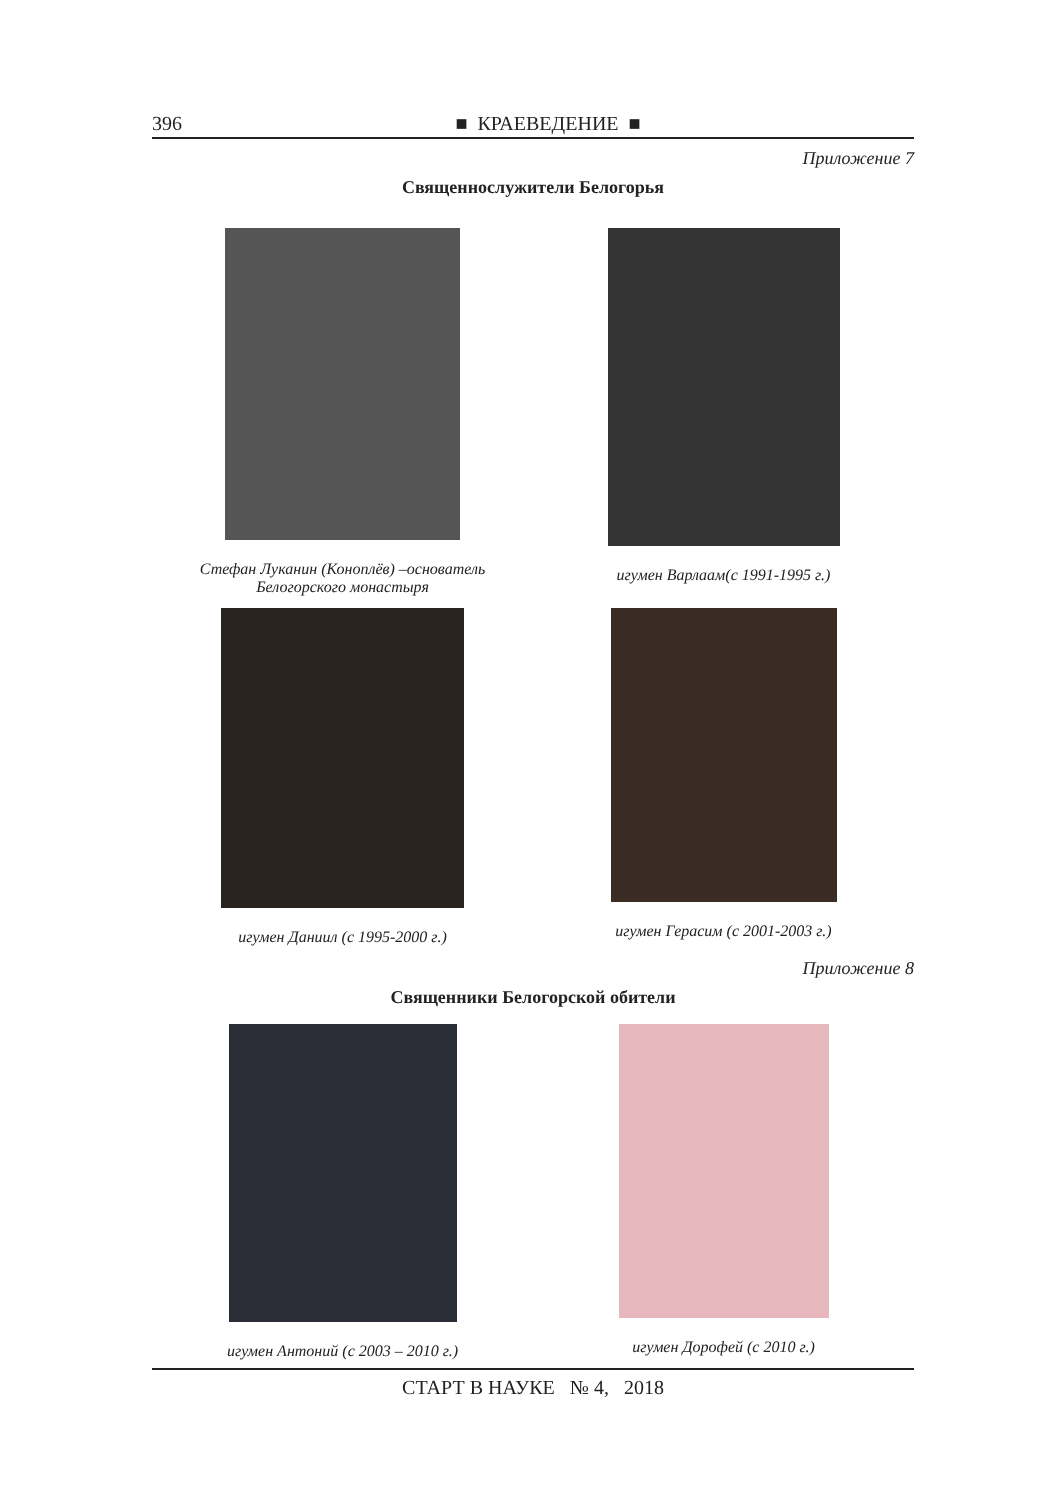396 ■ КРАЕВЕДЕНИЕ ■
Приложение 7
Священнослужители Белогорья
Стефан Луканин (Коноплёв) –основатель Белогорского монастыря
игумен Варлаам(с 1991-1995 г.)
игумен Даниил (с 1995-2000 г.) игумен Герасим (с 2001-2003 г.)
Приложение 8
Священники Белогорской обители
игумен Антоний (с 2003 – 2010 г.) игумен Дорофей (с 2010 г.)
СТАРТ В НАУКЕ № 4, 2018